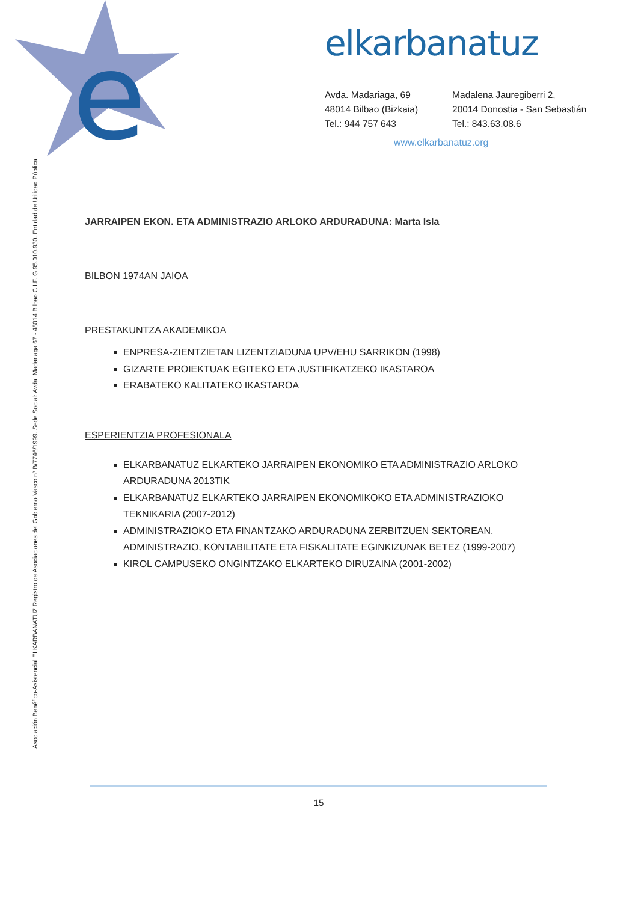e
elkarbanatuz
Avda. Madariaga, 69
48014 Bilbao (Bizkaia)
Tel.: 944 757 643
Madalena Jauregiberri 2,
20014 Donostia - San Sebastián
Tel.: 843.63.08.6
www.elkarbanatuz.org
Asociación Benéfico-Asistencial ELKARBANATUZ Registro de Asociaciones del Gobierno Vasco nº B/7746/1999. Sede Social: Avda. Madariaga 67 - 48014 Bilbao C.I.F. G 95.010.930. Entidad de Utilidad Pública
JARRAIPEN EKON. ETA ADMINISTRAZIO ARLOKO ARDURADUNA: Marta Isla
BILBON 1974AN JAIOA
PRESTAKUNTZA AKADEMIKOA
ENPRESA-ZIENTZIETAN LIZENTZIADUNA UPV/EHU SARRIKON (1998)
GIZARTE PROIEKTUAK EGITEKO ETA JUSTIFIKATZEKO IKASTAROA
ERABATEKO KALITATEKO IKASTAROA
ESPERIENTZIA PROFESIONALA
ELKARBANATUZ ELKARTEKO JARRAIPEN EKONOMIKO ETA ADMINISTRAZIO ARLOKO ARDURADUNA 2013TIK
ELKARBANATUZ ELKARTEKO JARRAIPEN EKONOMIKOKO ETA ADMINISTRAZIOKO TEKNIKARIA (2007-2012)
ADMINISTRAZIOKO ETA FINANTZAKO ARDURADUNA ZERBITZUEN SEKTOREAN, ADMINISTRAZIO, KONTABILITATE ETA FISKALITATE EGINKIZUNAK BETEZ (1999-2007)
KIROL CAMPUSEKO ONGINTZAKO ELKARTEKO DIRUZAINA (2001-2002)
15